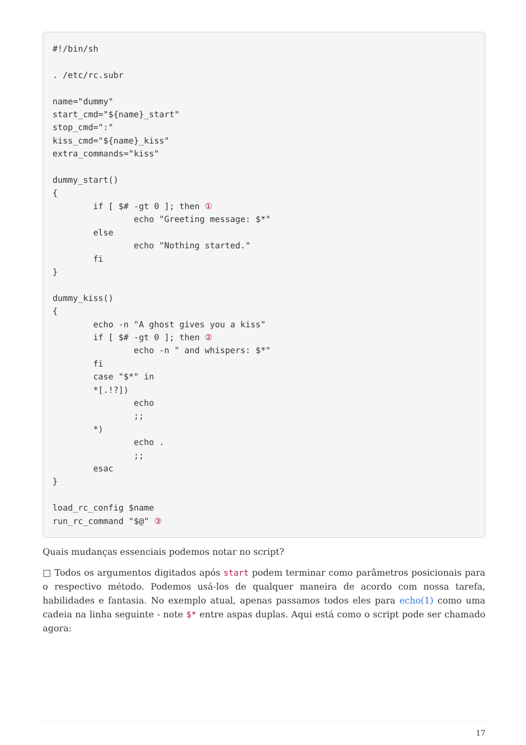#!/bin/sh

. /etc/rc.subr

name="dummy"
start_cmd="${name}_start"
stop_cmd=":"
kiss_cmd="${name}_kiss"
extra_commands="kiss"

dummy_start()
{
        if [ $# -gt 0 ]; then ①
                echo "Greeting message: $*"
        else
                echo "Nothing started."
        fi
}

dummy_kiss()
{
        echo -n "A ghost gives you a kiss"
        if [ $# -gt 0 ]; then ②
                echo -n " and whispers: $*"
        fi
        case "$*" in
        *[.!?])
                echo
                ;;
        *)
                echo .
                ;;
        esac
}

load_rc_config $name
run_rc_command "$@" ③
Quais mudanças essenciais podemos notar no script?
□ Todos os argumentos digitados após start podem terminar como parâmetros posicionais para o respectivo método. Podemos usá-los de qualquer maneira de acordo com nossa tarefa, habilidades e fantasia. No exemplo atual, apenas passamos todos eles para echo(1) como uma cadeia na linha seguinte - note $* entre aspas duplas. Aqui está como o script pode ser chamado agora:
17